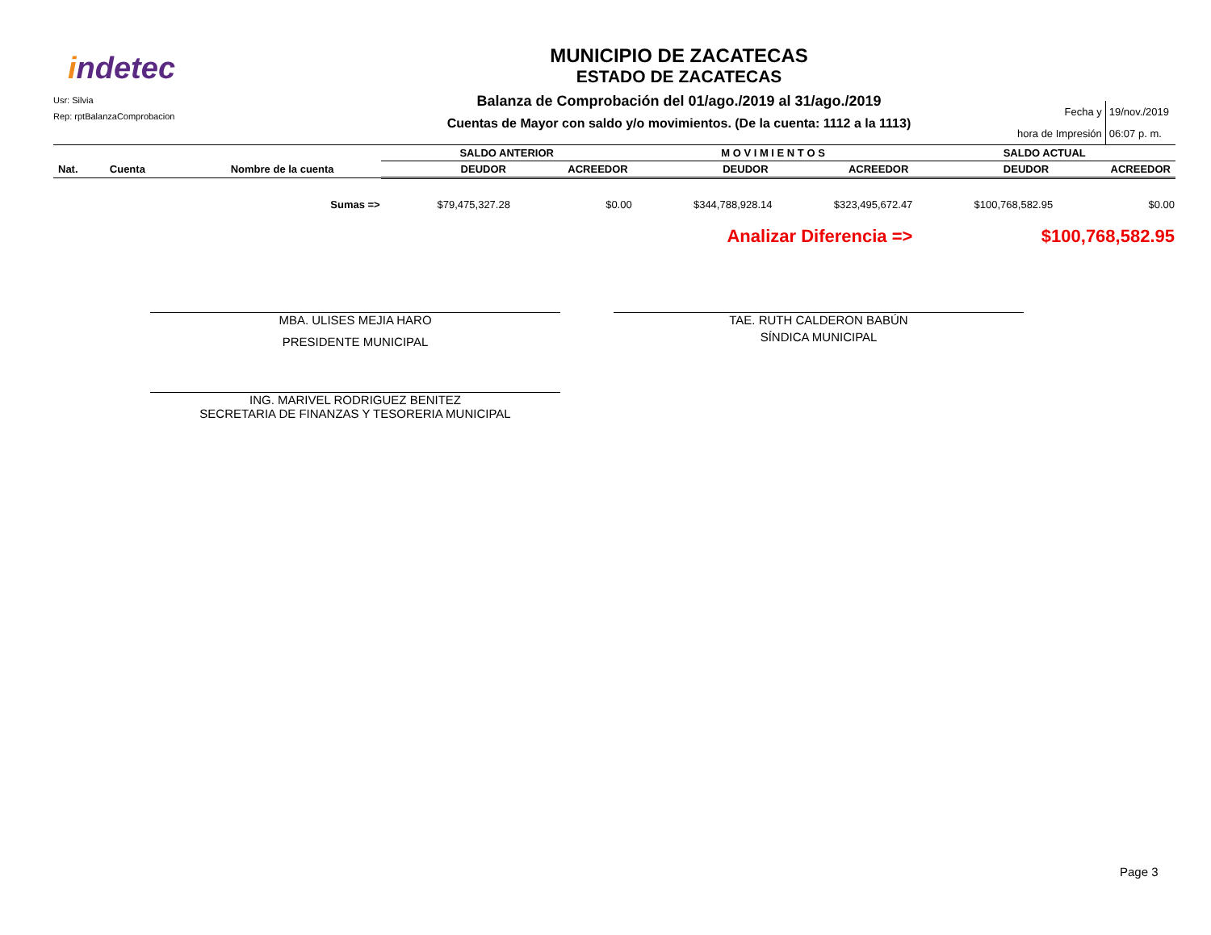indetec
Usr: Silvia
Rep: rptBalanzaComprobacion
MUNICIPIO DE ZACATECAS
ESTADO DE ZACATECAS
Balanza de Comprobación del 01/ago./2019 al 31/ago./2019
Cuentas de Mayor con saldo y/o movimientos. (De la cuenta: 1112 a la 1113)
| Fecha y | 19/nov./2019 |
| hora de Impresión | 06:07 p. m. |
| | | | SALDO ANTERIOR | | M O V I M I E N T O S | | SALDO ACTUAL | |
| --- | --- | --- | --- | --- | --- | --- | --- | --- |
| Nat. | Cuenta | Nombre de la cuenta | DEUDOR | ACREEDOR | DEUDOR | ACREEDOR | DEUDOR | ACREEDOR |
| Sumas => | | | $79,475,327.28 | $0.00 | $344,788,928.14 | $323,495,672.47 | $100,768,582.95 | $0.00 |
| Analizar Diferencia => | | | | | | | $100,768,582.95 | |
MBA. ULISES MEJIA HARO
PRESIDENTE MUNICIPAL
TAE. RUTH CALDERON BABÚN
SÍNDICA MUNICIPAL
ING. MARIVEL RODRIGUEZ BENITEZ
SECRETARIA DE FINANZAS Y TESORERIA MUNICIPAL
Page 3